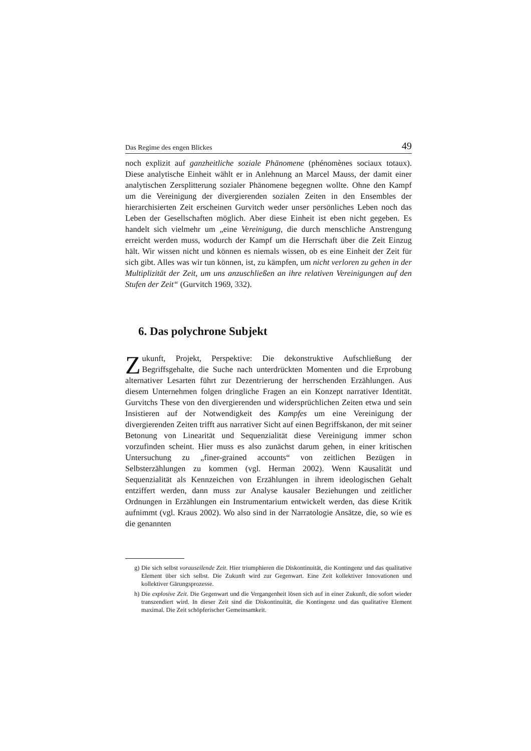Das Regime des engen Blickes 49
noch explizit auf ganzheitliche soziale Phänomene (phénomènes sociaux totaux). Diese analytische Einheit wählt er in Anlehnung an Marcel Mauss, der damit einer analytischen Zersplitterung sozialer Phänomene begegnen wollte. Ohne den Kampf um die Vereinigung der divergierenden sozialen Zeiten in den Ensembles der hierarchisierten Zeit erscheinen Gurvitch weder unser persönliches Leben noch das Leben der Gesellschaften möglich. Aber diese Einheit ist eben nicht gegeben. Es handelt sich vielmehr um „eine Vereinigung, die durch menschliche Anstrengung erreicht werden muss, wodurch der Kampf um die Herrschaft über die Zeit Einzug hält. Wir wissen nicht und können es niemals wissen, ob es eine Einheit der Zeit für sich gibt. Alles was wir tun können, ist, zu kämpfen, um nicht verloren zu gehen in der Multiplizität der Zeit, um uns anzuschließen an ihre relativen Vereinigungen auf den Stufen der Zeit“ (Gurvitch 1969, 332).
6. Das polychrone Subjekt
Zukunft, Projekt, Perspektive: Die dekonstruktive Aufschließung der Begriffsgehalte, die Suche nach unterdrückten Momenten und die Erprobung alternativer Lesarten führt zur Dezentrierung der herrschenden Erzählungen. Aus diesem Unternehmen folgen dringliche Fragen an ein Konzept narrativer Identität. Gurvitchs These von den divergierenden und widersprüchlichen Zeiten etwa und sein Insistieren auf der Notwendigkeit des Kampfes um eine Vereinigung der divergierenden Zeiten trifft aus narrativer Sicht auf einen Begriffskanon, der mit seiner Betonung von Linearität und Sequenzialität diese Vereinigung immer schon vorzufinden scheint. Hier muss es also zunächst darum gehen, in einer kritischen Untersuchung zu „finer-grained accounts“ von zeitlichen Bezügen in Selbsterzählungen zu kommen (vgl. Herman 2002). Wenn Kausalität und Sequenzialität als Kennzeichen von Erzählungen in ihrem ideologischen Gehalt entziffert werden, dann muss zur Analyse kausaler Beziehungen und zeitlicher Ordnungen in Erzählungen ein Instrumentarium entwickelt werden, das diese Kritik aufnimmt (vgl. Kraus 2002). Wo also sind in der Narratologie Ansätze, die, so wie es die genannten
g) Die sich selbst vorauseilende Zeit. Hier triumphieren die Diskontinuität, die Kontingenz und das qualitative Element über sich selbst. Die Zukunft wird zur Gegenwart. Eine Zeit kollektiver Innovationen und kollektiver Gärungsprozesse.
h) Die explosive Zeit. Die Gegenwart und die Vergangenheit lösen sich auf in einer Zukunft, die sofort wieder transzendiert wird. In dieser Zeit sind die Diskontinuität, die Kontingenz und das qualitative Element maximal. Die Zeit schöpferischer Gemeinsamkeit.